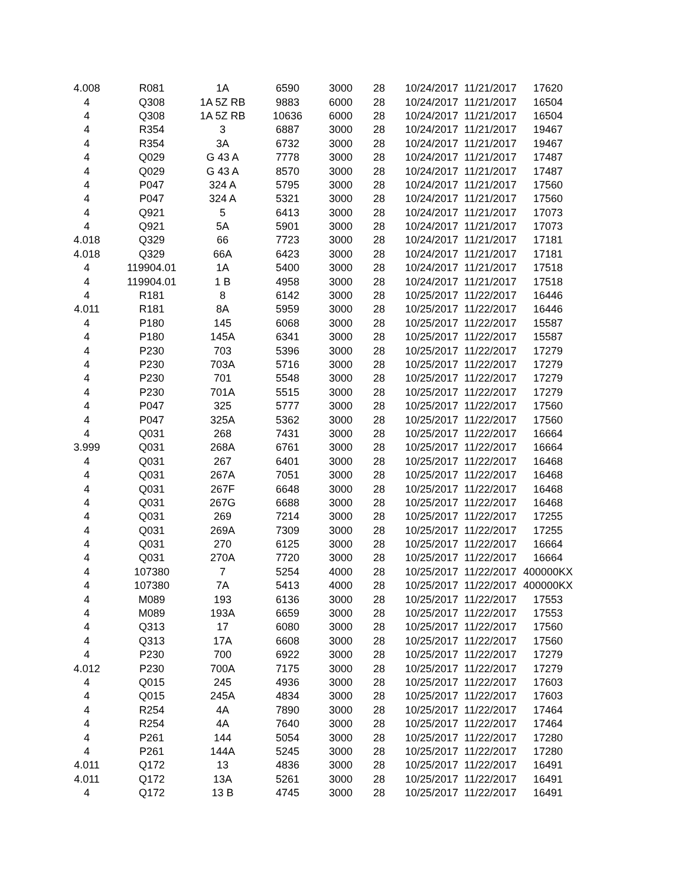| 4.008 | R081 | 1A | 6590 | 3000 | 28 | 10/24/2017 | 11/21/2017 | 17620 |
| 4 | Q308 | 1A 5Z RB | 9883 | 6000 | 28 | 10/24/2017 | 11/21/2017 | 16504 |
| 4 | Q308 | 1A 5Z RB | 10636 | 6000 | 28 | 10/24/2017 | 11/21/2017 | 16504 |
| 4 | R354 | 3 | 6887 | 3000 | 28 | 10/24/2017 | 11/21/2017 | 19467 |
| 4 | R354 | 3A | 6732 | 3000 | 28 | 10/24/2017 | 11/21/2017 | 19467 |
| 4 | Q029 | G 43 A | 7778 | 3000 | 28 | 10/24/2017 | 11/21/2017 | 17487 |
| 4 | Q029 | G 43 A | 8570 | 3000 | 28 | 10/24/2017 | 11/21/2017 | 17487 |
| 4 | P047 | 324 A | 5795 | 3000 | 28 | 10/24/2017 | 11/21/2017 | 17560 |
| 4 | P047 | 324 A | 5321 | 3000 | 28 | 10/24/2017 | 11/21/2017 | 17560 |
| 4 | Q921 | 5 | 6413 | 3000 | 28 | 10/24/2017 | 11/21/2017 | 17073 |
| 4 | Q921 | 5A | 5901 | 3000 | 28 | 10/24/2017 | 11/21/2017 | 17073 |
| 4.018 | Q329 | 66 | 7723 | 3000 | 28 | 10/24/2017 | 11/21/2017 | 17181 |
| 4.018 | Q329 | 66A | 6423 | 3000 | 28 | 10/24/2017 | 11/21/2017 | 17181 |
| 4 | 119904.01 | 1A | 5400 | 3000 | 28 | 10/24/2017 | 11/21/2017 | 17518 |
| 4 | 119904.01 | 1 B | 4958 | 3000 | 28 | 10/24/2017 | 11/21/2017 | 17518 |
| 4 | R181 | 8 | 6142 | 3000 | 28 | 10/25/2017 | 11/22/2017 | 16446 |
| 4.011 | R181 | 8A | 5959 | 3000 | 28 | 10/25/2017 | 11/22/2017 | 16446 |
| 4 | P180 | 145 | 6068 | 3000 | 28 | 10/25/2017 | 11/22/2017 | 15587 |
| 4 | P180 | 145A | 6341 | 3000 | 28 | 10/25/2017 | 11/22/2017 | 15587 |
| 4 | P230 | 703 | 5396 | 3000 | 28 | 10/25/2017 | 11/22/2017 | 17279 |
| 4 | P230 | 703A | 5716 | 3000 | 28 | 10/25/2017 | 11/22/2017 | 17279 |
| 4 | P230 | 701 | 5548 | 3000 | 28 | 10/25/2017 | 11/22/2017 | 17279 |
| 4 | P230 | 701A | 5515 | 3000 | 28 | 10/25/2017 | 11/22/2017 | 17279 |
| 4 | P047 | 325 | 5777 | 3000 | 28 | 10/25/2017 | 11/22/2017 | 17560 |
| 4 | P047 | 325A | 5362 | 3000 | 28 | 10/25/2017 | 11/22/2017 | 17560 |
| 4 | Q031 | 268 | 7431 | 3000 | 28 | 10/25/2017 | 11/22/2017 | 16664 |
| 3.999 | Q031 | 268A | 6761 | 3000 | 28 | 10/25/2017 | 11/22/2017 | 16664 |
| 4 | Q031 | 267 | 6401 | 3000 | 28 | 10/25/2017 | 11/22/2017 | 16468 |
| 4 | Q031 | 267A | 7051 | 3000 | 28 | 10/25/2017 | 11/22/2017 | 16468 |
| 4 | Q031 | 267F | 6648 | 3000 | 28 | 10/25/2017 | 11/22/2017 | 16468 |
| 4 | Q031 | 267G | 6688 | 3000 | 28 | 10/25/2017 | 11/22/2017 | 16468 |
| 4 | Q031 | 269 | 7214 | 3000 | 28 | 10/25/2017 | 11/22/2017 | 17255 |
| 4 | Q031 | 269A | 7309 | 3000 | 28 | 10/25/2017 | 11/22/2017 | 17255 |
| 4 | Q031 | 270 | 6125 | 3000 | 28 | 10/25/2017 | 11/22/2017 | 16664 |
| 4 | Q031 | 270A | 7720 | 3000 | 28 | 10/25/2017 | 11/22/2017 | 16664 |
| 4 | 107380 | 7 | 5254 | 4000 | 28 | 10/25/2017 | 11/22/2017 | 400000KX |
| 4 | 107380 | 7A | 5413 | 4000 | 28 | 10/25/2017 | 11/22/2017 | 400000KX |
| 4 | M089 | 193 | 6136 | 3000 | 28 | 10/25/2017 | 11/22/2017 | 17553 |
| 4 | M089 | 193A | 6659 | 3000 | 28 | 10/25/2017 | 11/22/2017 | 17553 |
| 4 | Q313 | 17 | 6080 | 3000 | 28 | 10/25/2017 | 11/22/2017 | 17560 |
| 4 | Q313 | 17A | 6608 | 3000 | 28 | 10/25/2017 | 11/22/2017 | 17560 |
| 4 | P230 | 700 | 6922 | 3000 | 28 | 10/25/2017 | 11/22/2017 | 17279 |
| 4.012 | P230 | 700A | 7175 | 3000 | 28 | 10/25/2017 | 11/22/2017 | 17279 |
| 4 | Q015 | 245 | 4936 | 3000 | 28 | 10/25/2017 | 11/22/2017 | 17603 |
| 4 | Q015 | 245A | 4834 | 3000 | 28 | 10/25/2017 | 11/22/2017 | 17603 |
| 4 | R254 | 4A | 7890 | 3000 | 28 | 10/25/2017 | 11/22/2017 | 17464 |
| 4 | R254 | 4A | 7640 | 3000 | 28 | 10/25/2017 | 11/22/2017 | 17464 |
| 4 | P261 | 144 | 5054 | 3000 | 28 | 10/25/2017 | 11/22/2017 | 17280 |
| 4 | P261 | 144A | 5245 | 3000 | 28 | 10/25/2017 | 11/22/2017 | 17280 |
| 4.011 | Q172 | 13 | 4836 | 3000 | 28 | 10/25/2017 | 11/22/2017 | 16491 |
| 4.011 | Q172 | 13A | 5261 | 3000 | 28 | 10/25/2017 | 11/22/2017 | 16491 |
| 4 | Q172 | 13 B | 4745 | 3000 | 28 | 10/25/2017 | 11/22/2017 | 16491 |